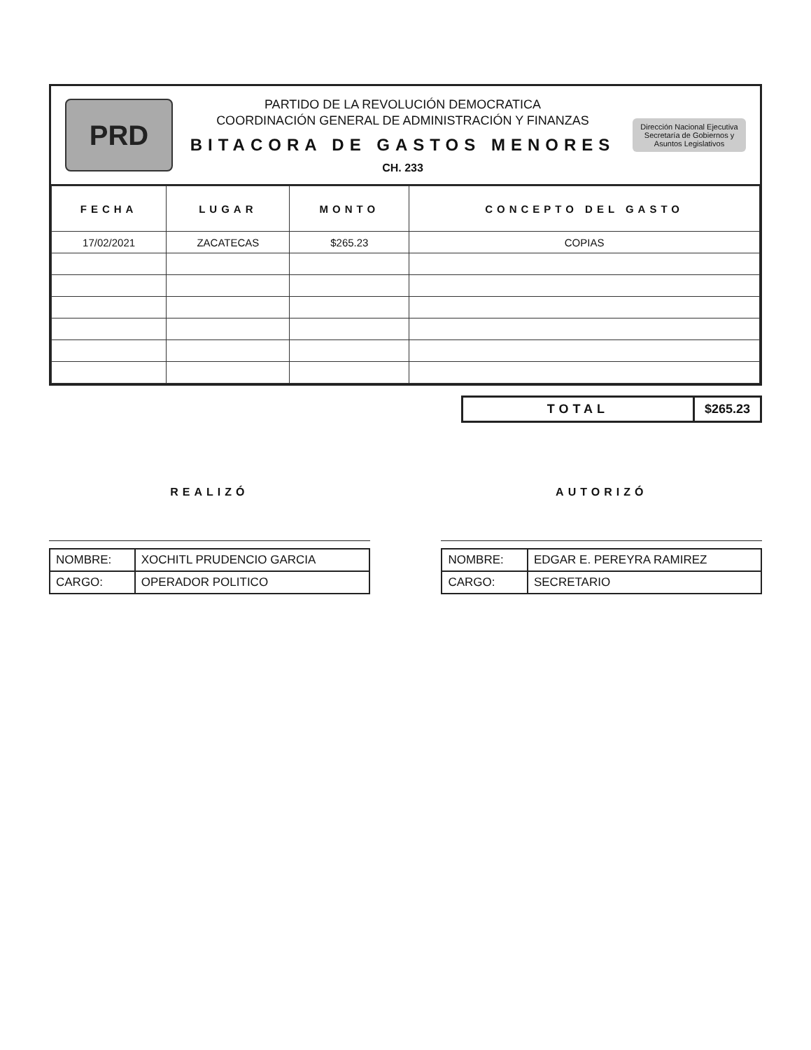PRD
PARTIDO DE LA REVOLUCIÓN DEMOCRATICA
COORDINACIÓN GENERAL DE ADMINISTRACIÓN Y FINANZAS
BITACORA DE GASTOS MENORES
CH. 233
Dirección Nacional Ejecutiva
Secretaría de Gobiernos y Asuntos Legislativos
| FECHA | LUGAR | MONTO | CONCEPTO DEL GASTO |
| --- | --- | --- | --- |
| 17/02/2021 | ZACATECAS | $265.23 | COPIAS |
TOTAL $265.23
REALIZÓ
| NOMBRE: | XOCHITL PRUDENCIO GARCIA |
| CARGO: | OPERADOR POLITICO |
AUTORIZÓ
| NOMBRE: | EDGAR E. PEREYRA RAMIREZ |
| CARGO: | SECRETARIO |